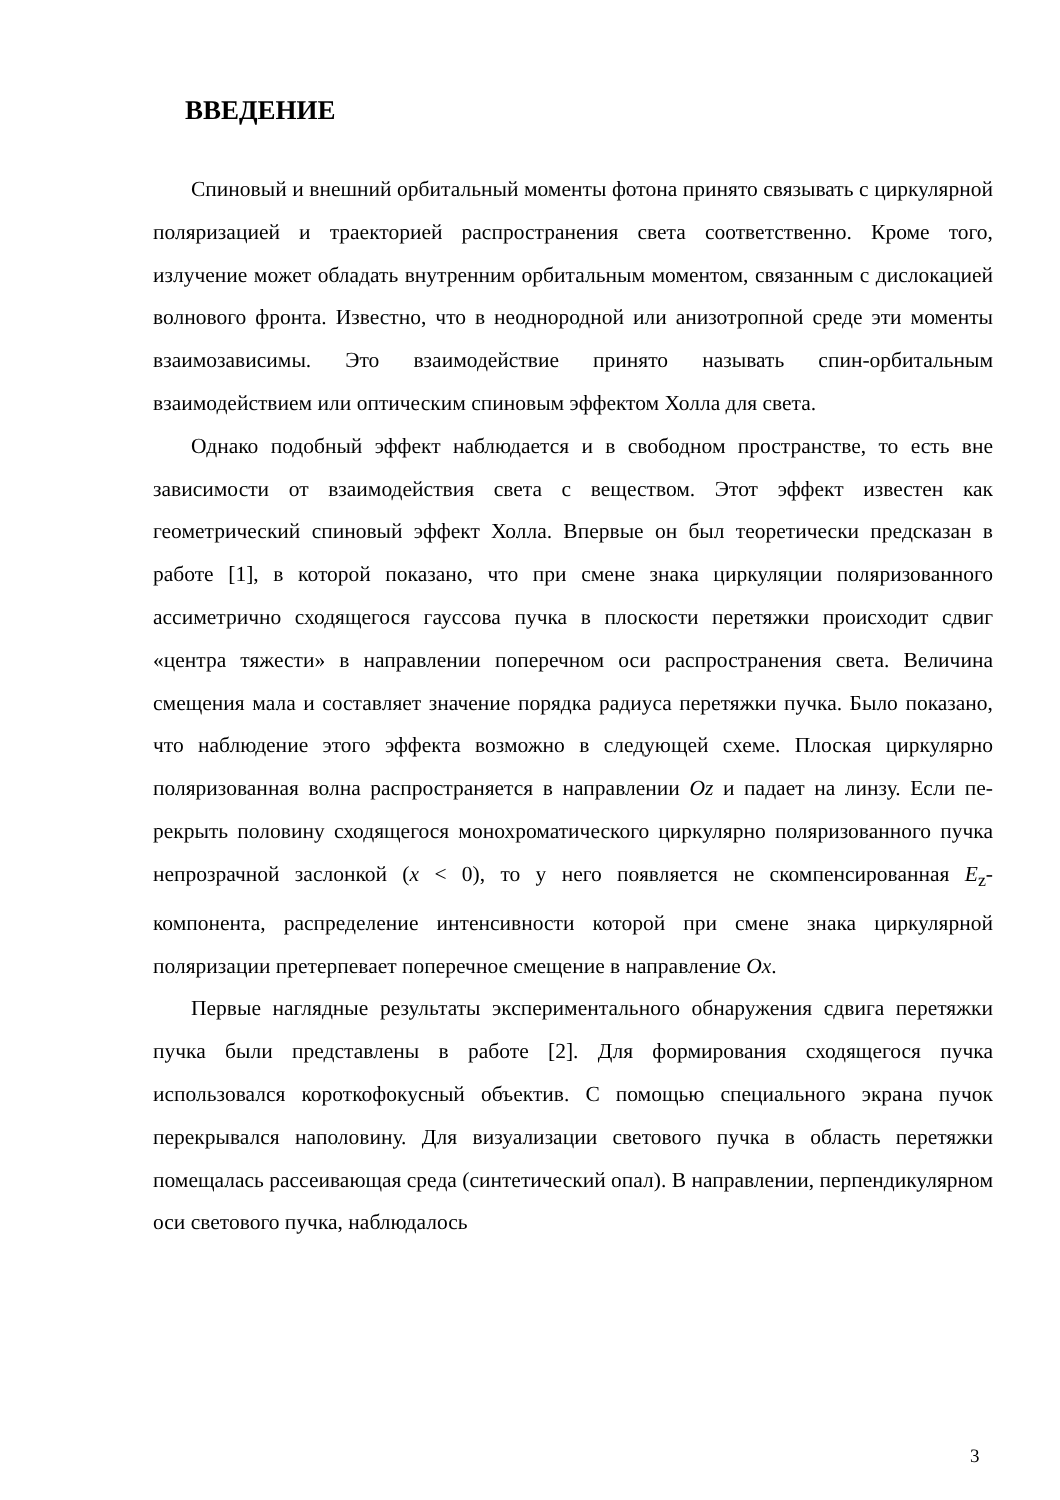ВВЕДЕНИЕ
Спиновый и внешний орбитальный моменты фотона принято связывать с циркулярной поляризацией и траекторией распространения света соответст­венно. Кроме того, излучение может обладать внутренним орбитальным мо­ментом, связанным с дислокацией волнового фронта. Известно, что в неод­нородной или анизотропной среде эти моменты взаимозависимы. Это взаи­модействие принято называть спин-орбитальным взаимодействием или оп­тическим спиновым эффектом Холла для света.
Однако подобный эффект наблюдается и в свободном пространстве, то есть вне зависимости от взаимодействия света с веществом. Этот эффект из­вестен как геометрический спиновый эффект Холла. Впервые он был теоре­тически предсказан в работе [1], в которой показано, что при смене знака циркуляции поляризованного ассиметрично сходящегося гауссова пучка в плоскости перетяжки происходит сдвиг «центра тяжести» в направлении по­перечном оси распространения света. Величина смещения мала и составляет значение порядка радиуса перетяжки пучка. Было показано, что наблюдение этого эффекта возможно в следующей схеме. Плоская циркулярно поляризо­ванная волна распространяется в направлении Oz и падает на линзу. Если пе­рекрыть половину сходящегося монохроматического циркулярно поляризо­ванного пучка непрозрачной заслонкой (x < 0), то у него появляется не ском­пенсированная E<sub>z</sub>-компонента, распределение интенсивности которой при смене знака циркулярной поляризации претерпевает поперечное смещение в направление Ox.
Первые наглядные результаты экспериментального обнаружения сдвига перетяжки пучка были представлены в работе [2]. Для формирования сходя­щегося пучка использовался короткофокусный объектив. С помощью специ­ального экрана пучок перекрывался наполовину. Для визуализации светового пучка в область перетяжки помещалась рассеивающая среда (синтетический опал). В направлении, перпендикулярном оси светового пучка, наблюдалось
3